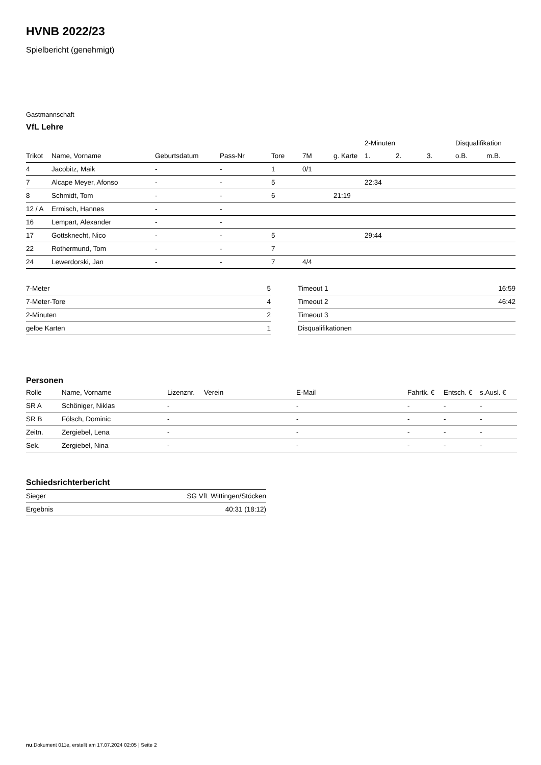HVNB 2022/23
Spielbericht (genehmigt)
Gastmannschaft
VfL Lehre
| | | | | | | | 2-Minuten | | | Disqualifikation | |
| --- | --- | --- | --- | --- | --- | --- | --- | --- | --- | --- | --- |
| Trikot | Name, Vorname | Geburtsdatum | Pass-Nr | Tore | 7M | g. Karte | 1. | 2. | 3. | o.B. | m.B. |
| 4 | Jacobitz, Maik | - | - | 1 | 0/1 | | | | | | |
| 7 | Alcape Meyer, Afonso | - | - | 5 | | | 22:34 | | | | |
| 8 | Schmidt, Tom | - | - | 6 | | 21:19 | | | | | |
| 12 / A | Ermisch, Hannes | - | - | | | | | | | | |
| 16 | Lempart, Alexander | - | - | | | | | | | | |
| 17 | Gottsknecht, Nico | - | - | 5 | | | 29:44 | | | | |
| 22 | Rothermund, Tom | - | - | 7 | | | | | | | |
| 24 | Lewerdorski, Jan | - | - | 7 | 4/4 | | | | | | |
| 7-Meter | 5 |
| 7-Meter-Tore | 4 |
| 2-Minuten | 2 |
| gelbe Karten | 1 |
| Timeout 1 | 16:59 |
| Timeout 2 | 46:42 |
| Timeout 3 | |
| Disqualifikationen | |
Personen
| Rolle | Name, Vorname | Lizenznr. | Verein | E-Mail | Fahrtk. € | Entsch. € | s.Ausl. € |
| --- | --- | --- | --- | --- | --- | --- | --- |
| SR A | Schöniger, Niklas | - | | - | - | - | - |
| SR B | Fölsch, Dominic | - | | - | - | - | - |
| Zeitn. | Zergiebel, Lena | - | | - | - | - | - |
| Sek. | Zergiebel, Nina | - | | - | - | - | - |
Schiedsrichterbericht
| Sieger | SG VfL Wittingen/Stöcken |
| Ergebnis | 40:31 (18:12) |
nu.Dokument 011e, erstellt am 17.07.2024 02:05 | Seite 2